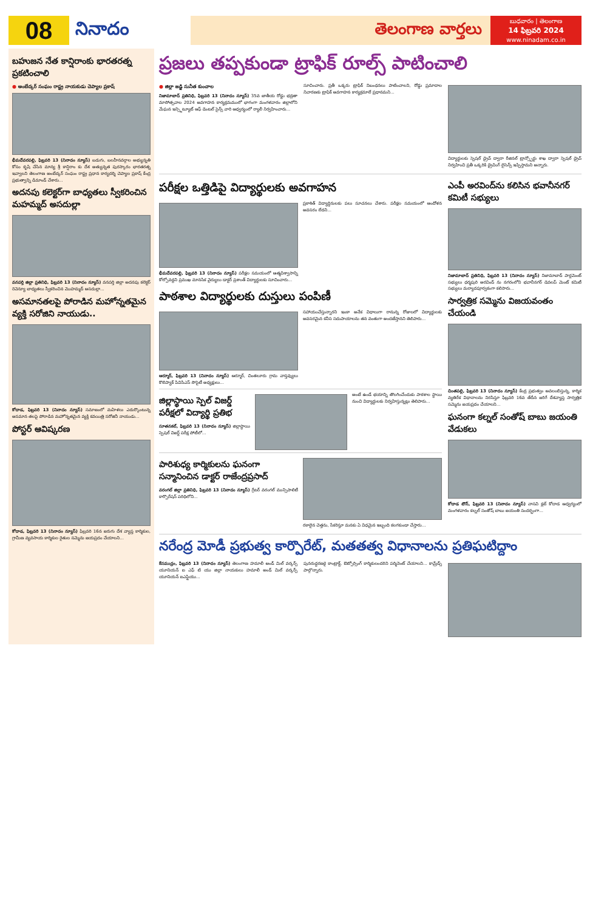08
నినాదం
తెలంగాణ వార్తలు
బుధవారం | తెలంగాణ
14 ఫిబ్రవరి 2024
www.ninadam.co.in
బహుజన నేత కాన్షిరాంకు భారతరత్న ప్రకటించాలి
● అంబేద్కర్ సంఘం రాష్ట్ర నాయకుడు చెప్యాల ప్రకాష్
భీమదేవరపల్లి, ఫిబ్రవరి 13 (నినాదం న్యూస్) బడుగు, బలహీనవర్గాల అభ్యున్నతి కోసం కృషి చేసిన మాన్య శ్రీ కాన్షిరాం కు దేశ అత్యున్నత పురస్కారం భారతరత్న ఇవ్వాలని తెలంగాణ అంబేద్కర్ సంఘం రాష్ట్ర ప్రధాన కార్యదర్శి చెప్యాల ప్రకాష్ కేంద్ర ప్రభుత్వాన్ని డిమాండ్ చేశారు...
అదనపు కలెక్టర్‌గా బాధ్యతలు స్వీకరించిన మహమ్మద్ అసదుల్లా
వనపర్తి జిల్లా ప్రతినిధి, ఫిబ్రవరి 13 (నినాదం న్యూస్) వనపర్తి జిల్లా అదనపు కలెక్టర్ రెవెన్యూ బాధ్యతలు స్వీకరించిన మొహమ్మద్ అసదుల్లా...
అసమానతలపై పోరాడిన మహోన్నతమైన వ్యక్తి సరోజిని నాయుడు..
కోదాడ, ఫిబ్రవరి 13 (నినాదం న్యూస్) సమాజంలో మహిళలు ఎదుర్కొంటున్న అసమాన తలపై పోరాడిన మహోన్నతమైన వ్యక్తి కవయిత్రి సరోజినీ నాయుడు...
పోస్టర్ ఆవిష్కరణ
కోదాడ, ఫిబ్రవరి 13 (నినాదం న్యూస్) ఫిబ్రవరి 16న జరుగు దేశ వ్యాప్త కార్మికుల, గ్రామీణ వ్యవసాయ కార్మికుల రైతుల సమ్మెను జయప్రదం చేయాలని...
ప్రజలు తప్పకుండా ట్రాఫిక్ రూల్స్ పాటించాలి
● జిల్లా జడ్జి సునీత కుంచాల
నిజామాబాద్ ప్రతినిధి, ఫిబ్రవరి 13 (నినాదం న్యూస్) 35వ జాతీయ రోడ్డు భద్రతా మాసోత్సవాల 2024 అవగాహన కార్యక్రమములో భాగంగా మంగళవారం జిల్లాలోని మేఘన ఇన్స్టిట్యూట్ ఆఫ్ డెంటల్ సైన్స్ వారి ఆధ్వర్యంలో ర్యాలీ నిర్వహించారు...
సూచించారు. ప్రతీ ఒక్కరు ట్రాఫిక్ నిబంధనలు పాటించాలని, రోడ్డు ప్రమాదాల నివారణకు ట్రాఫిక్ అవగాహన కార్యక్రమాలే ప్రధానమని...
విద్యార్థులకు స్పెషల్ డ్రైవ్ ద్వారా రీజినల్ ట్రాన్స్పోర్టు శాఖ ద్వారా స్పెషల్ డ్రైవ్ నిర్వహించి ప్రతీ ఒక్కరికి డ్రైవింగ్ లైసెన్స్ ఇప్పిస్తామని అన్నారు.
పరీక్షల ఒత్తిడిపై విద్యార్థులకు అవగాహన
భీమదేవరపల్లి, ఫిబ్రవరి 13 (నినాదం న్యూస్) పరీక్షల సమయంలో ఆత్మవిశ్వాసాన్ని కోల్పోవద్దని ప్రముఖ మానసిక వైద్యులు డాక్టర్ ప్రశాంత్ విద్యార్థులకు సూచించారు...
ప్రకాశిత్ విద్యార్థినులకు పలు సూచనలు చేశారు. పరీక్షల సమయంలో ఆందోళన అవసరం లేదని...
పాఠశాల విద్యార్థులకు దుస్తులు పంపిణీ
ఆర్మూర్, ఫిబ్రవరి 13 (నినాదం న్యూస్) ఆర్మూర్, చింతలూరు గ్రామ వాస్తవ్యులు కొలిప్యాక్ పివిసిఎస్ సొసైటీ అధ్యక్షులు...
సహాయంచేస్తున్నారని ఇంకా అనేక విధాలుగా రానున్న రోజులలో విద్యార్థులకు అవసరమైన కనీస సదుపాయాలను తన వంతుగా అందజేస్తానని తెలిపారు...
జిల్లాస్థాయి స్పెల్ విజర్డ్ పరీక్షలో విద్యార్థి ప్రతిభ
సూతనకల్, ఫిబ్రవరి 13 (నినాదం న్యూస్) జిల్లాస్థాయి స్పెషల్ విజర్డ్ పరీక్ష పోటీలో...
అంటే ఉండే భయాన్ని తొలగించేందుకు పాఠశాల స్థాయి నుంచి విద్యార్థులకు నిర్వహిస్తున్నట్లు తెలిపారు...
పారిశుధ్య కార్మికులను ఘనంగా సన్మానించిన డాక్టర్ రాజేంద్రప్రసాద్
వరంగల్ జిల్లా ప్రతినిధి, ఫిబ్రవరి 13 (నినాదం న్యూస్) గ్రేటర్ వరంగల్ మున్సిపాలిటీ కార్పొరేషన్ పరిధిలోని...
రకాలైన చెత్తను, సేకరిస్తూ మనకు ఏ విధమైన ఇబ్బంది కలగకుండా చేస్తారు...
ఎంపీ అరవింద్‌ను కలిసిన భవానీనగర్ కమిటీ సభ్యులు
నిజామాబాద్ ప్రతినిధి, ఫిబ్రవరి 13 (నినాదం న్యూస్) నిజామాబాద్ పార్లమెంట్ సభ్యులు ధర్మపురి అరవింద్ ను నగరంలోని భవానీనగర్ డెవలప్ మెంట్ కమిటీ సభ్యులు మర్యాదపూర్వకంగా కలిసారు...
సార్వత్రిక సమ్మెను విజయవంతం చేయండి
చింతపల్లి, ఫిబ్రవరి 13 (నినాదం న్యూస్) కేంద్ర ప్రభుత్వం అవలంబిస్తున్న, కార్మిక వ్యతిరేక విధానాలను నిరసిస్తూ ఫిబ్రవరి 16వ తేదీన జరిగే దేశవ్యాప్త సార్వత్రిక సమ్మెను జయప్రదం చేయాలని...
ఘనంగా కల్నల్ సంతోష్ బాబు జయంతి వేడుకలు
కోదాడ టౌన్, ఫిబ్రవరి 13 (నినాదం న్యూస్) వాసవి క్లబ్ కోదాడ ఆధ్వర్యంలో మంగళవారం కల్నల్ సంతోష్ బాబు జయంతి సందర్భంగా...
నరేంద్ర మోడీ ప్రభుత్వ కార్పొరేట్, మతతత్వ విధానాలను ప్రతిఘటిద్దాం
కేసముద్రం, ఫిబ్రవరి 13 (నినాదం న్యూస్) తెలంగాణ హమాలీ అండ్ మిల్ వర్కర్స్ యూనియన్ ఐ ఎఫ్ టి యు జిల్లా నాయకులు హమాలీ అండ్ మిల్ వర్కర్స్ యూనియన్ ఐఎఫ్టియు...
పునరుద్ధరణకై కాంట్రాక్ట్, ఔట్సోర్సింగ్ కార్మికులందరిని పర్మినెంట్ చేయాలని... కామ్రేడ్స్ పాల్గొన్నారు.